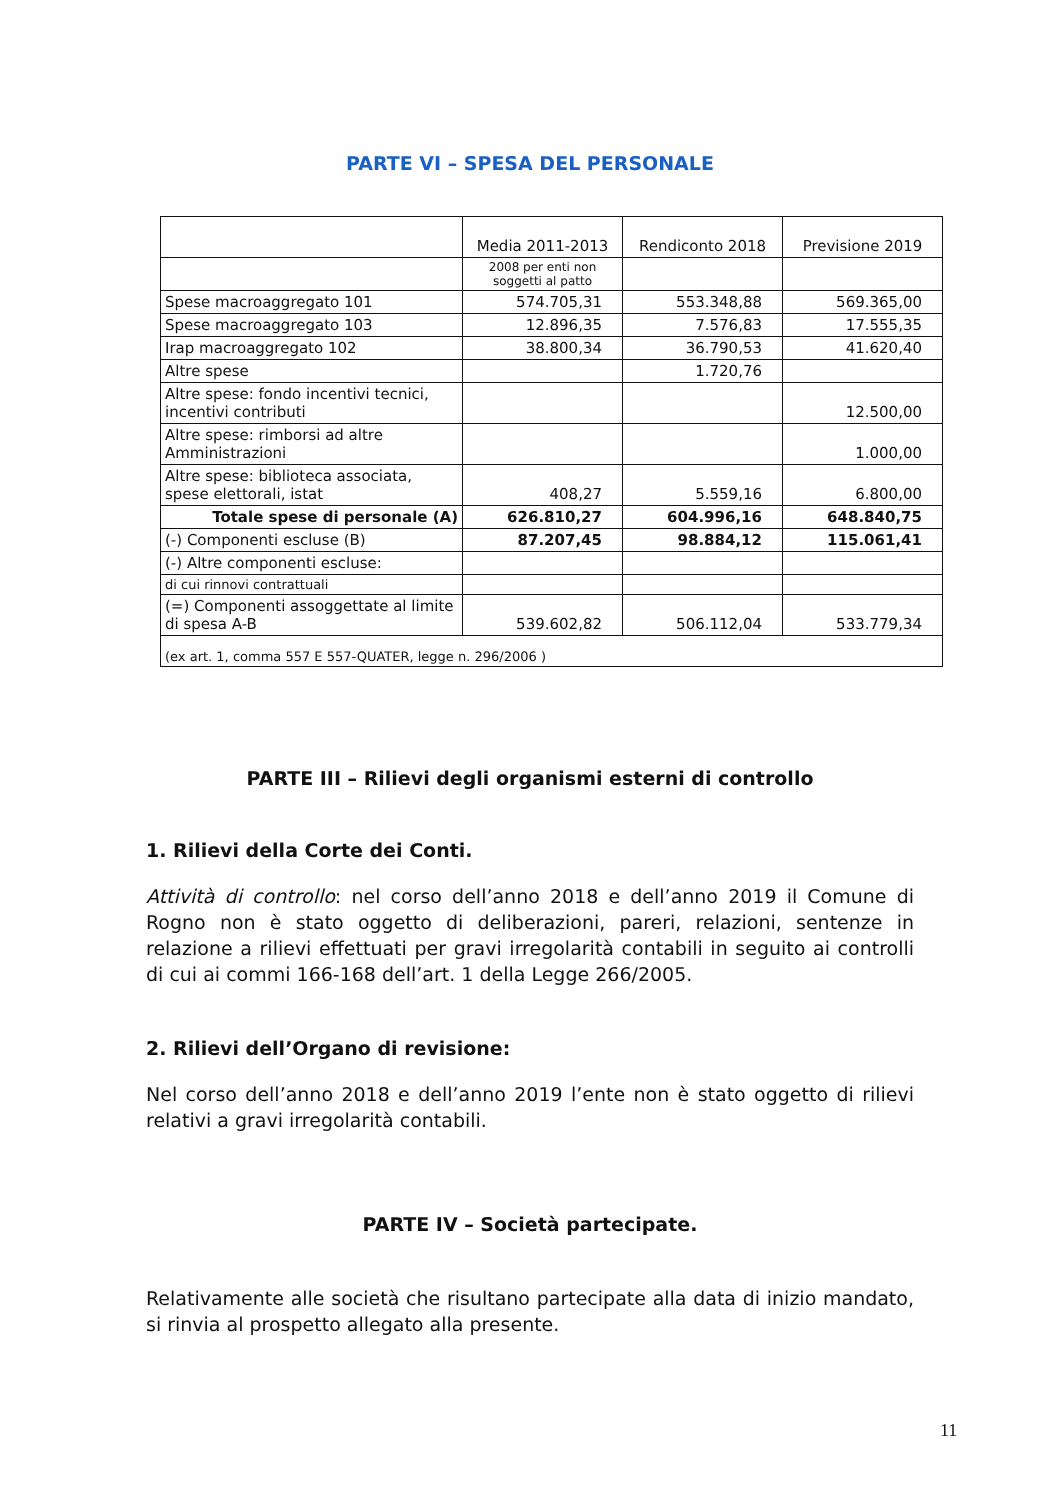PARTE VI – SPESA DEL PERSONALE
| | Media 2011-2013 | Rendiconto 2018 | Previsione 2019 |
| | 2008 per enti non soggetti al patto | | |
| Spese macroaggregato 101 | 574.705,31 | 553.348,88 | 569.365,00 |
| Spese macroaggregato 103 | 12.896,35 | 7.576,83 | 17.555,35 |
| Irap macroaggregato 102 | 38.800,34 | 36.790,53 | 41.620,40 |
| Altre spese | | 1.720,76 | |
| Altre spese: fondo incentivi tecnici, incentivi contributi | | | 12.500,00 |
| Altre spese: rimborsi ad altre Amministrazioni | | | 1.000,00 |
| Altre spese: biblioteca associata, spese elettorali, istat | 408,27 | 5.559,16 | 6.800,00 |
| Totale spese di personale (A) | 626.810,27 | 604.996,16 | 648.840,75 |
| (-) Componenti escluse (B) | 87.207,45 | 98.884,12 | 115.061,41 |
| (-) Altre componenti escluse: | | | |
| di cui rinnovi contrattuali | | | |
| (=) Componenti assoggettate al limite di spesa A-B | 539.602,82 | 506.112,04 | 533.779,34 |
| (ex art. 1, comma 557 E 557-QUATER, legge n. 296/2006 ) | | | |
PARTE III – Rilievi degli organismi esterni di controllo
1. Rilievi della Corte dei Conti.
Attività di controllo: nel corso dell’anno 2018 e dell’anno 2019 il Comune di Rogno non è stato oggetto di deliberazioni, pareri, relazioni, sentenze in relazione a rilievi effettuati per gravi irregolarità contabili in seguito ai controlli di cui ai commi 166-168 dell’art. 1 della Legge 266/2005.
2. Rilievi dell’Organo di revisione:
Nel corso dell’anno 2018 e dell’anno 2019 l’ente non è stato oggetto di rilievi relativi a gravi irregolarità contabili.
PARTE IV – Società partecipate.
Relativamente alle società che risultano partecipate alla data di inizio mandato, si rinvia al prospetto allegato alla presente.
11